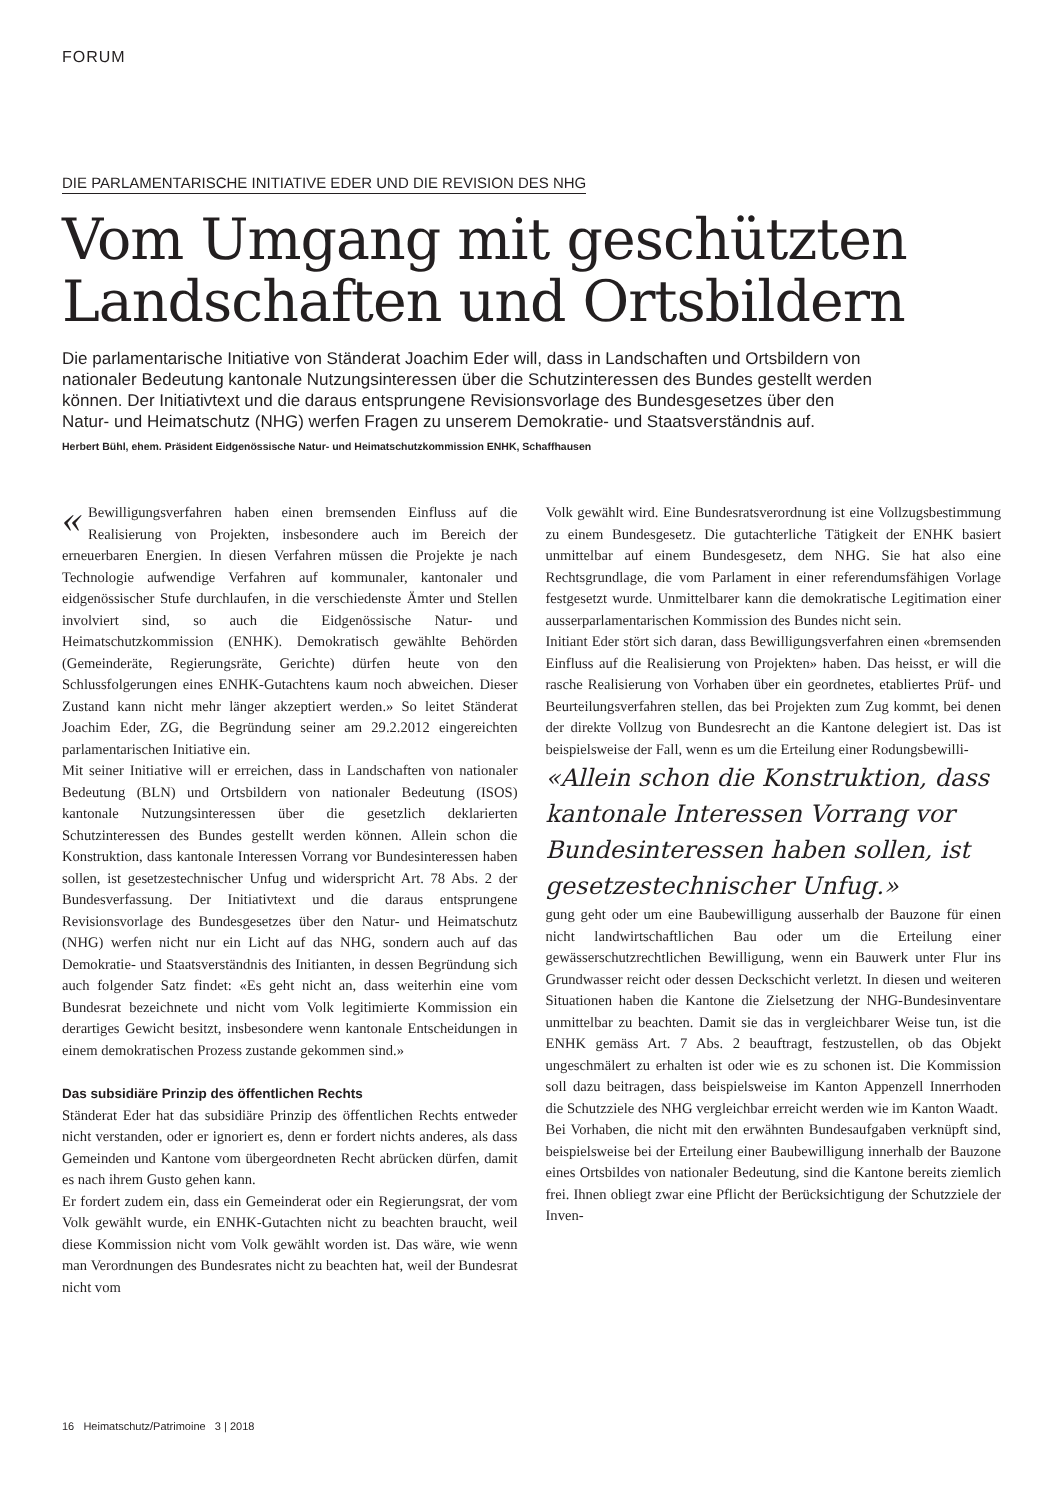FORUM
DIE PARLAMENTARISCHE INITIATIVE EDER UND DIE REVISION DES NHG
Vom Umgang mit geschützten Landschaften und Ortsbildern
Die parlamentarische Initiative von Ständerat Joachim Eder will, dass in Landschaften und Ortsbildern von nationaler Bedeutung kantonale Nutzungsinteressen über die Schutzinteressen des Bundes gestellt werden können. Der Initiativtext und die daraus entsprungene Revisionsvorlage des Bundesgesetzes über den Natur- und Heimatschutz (NHG) werfen Fragen zu unserem Demokratie- und Staatsverständnis auf.
Herbert Bühl, ehem. Präsident Eidgenössische Natur- und Heimatschutzkommission ENHK, Schaffhausen
« Bewilligungsverfahren haben einen bremsenden Einfluss auf die Realisierung von Projekten, insbesondere auch im Bereich der erneuerbaren Energien. In diesen Verfahren müssen die Projekte je nach Technologie aufwendige Verfahren auf kommunaler, kantonaler und eidgenössischer Stufe durchlaufen, in die verschiedenste Ämter und Stellen involviert sind, so auch die Eidgenössische Natur- und Heimatschutzkommission (ENHK). Demokratisch gewählte Behörden (Gemeinderäte, Regierungsräte, Gerichte) dürfen heute von den Schlussfolgerungen eines ENHK-Gutachtens kaum noch abweichen. Dieser Zustand kann nicht mehr länger akzeptiert werden.» So leitet Ständerat Joachim Eder, ZG, die Begründung seiner am 29.2.2012 eingereichten parlamentarischen Initiative ein.
Mit seiner Initiative will er erreichen, dass in Landschaften von nationaler Bedeutung (BLN) und Ortsbildern von nationaler Bedeutung (ISOS) kantonale Nutzungsinteressen über die gesetzlich deklarierten Schutzinteressen des Bundes gestellt werden können. Allein schon die Konstruktion, dass kantonale Interessen Vorrang vor Bundesinteressen haben sollen, ist gesetzestechnischer Unfug und widerspricht Art. 78 Abs. 2 der Bundesverfassung. Der Initiativtext und die daraus entsprungene Revisionsvorlage des Bundesgesetzes über den Natur- und Heimatschutz (NHG) werfen nicht nur ein Licht auf das NHG, sondern auch auf das Demokratie- und Staatsverständnis des Initianten, in dessen Begründung sich auch folgender Satz findet: «Es geht nicht an, dass weiterhin eine vom Bundesrat bezeichnete und nicht vom Volk legitimierte Kommission ein derartiges Gewicht besitzt, insbesondere wenn kantonale Entscheidungen in einem demokratischen Prozess zustande gekommen sind.»
Das subsidiäre Prinzip des öffentlichen Rechts
Ständerat Eder hat das subsidiäre Prinzip des öffentlichen Rechts entweder nicht verstanden, oder er ignoriert es, denn er fordert nichts anderes, als dass Gemeinden und Kantone vom übergeordneten Recht abrücken dürfen, damit es nach ihrem Gusto gehen kann.
Er fordert zudem ein, dass ein Gemeinderat oder ein Regierungsrat, der vom Volk gewählt wurde, ein ENHK-Gutachten nicht zu beachten braucht, weil diese Kommission nicht vom Volk gewählt worden ist. Das wäre, wie wenn man Verordnungen des Bundesrates nicht zu beachten hat, weil der Bundesrat nicht vom
Volk gewählt wird. Eine Bundesratsverordnung ist eine Vollzugsbestimmung zu einem Bundesgesetz. Die gutachterliche Tätigkeit der ENHK basiert unmittelbar auf einem Bundesgesetz, dem NHG. Sie hat also eine Rechtsgrundlage, die vom Parlament in einer referendumsfähigen Vorlage festgesetzt wurde. Unmittelbarer kann die demokratische Legitimation einer ausserparlamentarischen Kommission des Bundes nicht sein.
Initiant Eder stört sich daran, dass Bewilligungsverfahren einen «bremsenden Einfluss auf die Realisierung von Projekten» haben. Das heisst, er will die rasche Realisierung von Vorhaben über ein geordnetes, etabliertes Prüf- und Beurteilungsverfahren stellen, das bei Projekten zum Zug kommt, bei denen der direkte Vollzug von Bundesrecht an die Kantone delegiert ist. Das ist beispielsweise der Fall, wenn es um die Erteilung einer Rodungsbewilli-
«Allein schon die Konstruktion, dass kantonale Interessen Vorrang vor Bundesinteressen haben sollen, ist gesetzestechnischer Unfug.»
gung geht oder um eine Baubewilligung ausserhalb der Bauzone für einen nicht landwirtschaftlichen Bau oder um die Erteilung einer gewässerschutzrechtlichen Bewilligung, wenn ein Bauwerk unter Flur ins Grundwasser reicht oder dessen Deckschicht verletzt. In diesen und weiteren Situationen haben die Kantone die Zielsetzung der NHG-Bundesinventare unmittelbar zu beachten. Damit sie das in vergleichbarer Weise tun, ist die ENHK gemäss Art. 7 Abs. 2 beauftragt, festzustellen, ob das Objekt ungeschmälert zu erhalten ist oder wie es zu schonen ist. Die Kommission soll dazu beitragen, dass beispielsweise im Kanton Appenzell Innerrhoden die Schutzziele des NHG vergleichbar erreicht werden wie im Kanton Waadt.
Bei Vorhaben, die nicht mit den erwähnten Bundesaufgaben verknüpft sind, beispielsweise bei der Erteilung einer Baubewilligung innerhalb der Bauzone eines Ortsbildes von nationaler Bedeutung, sind die Kantone bereits ziemlich frei. Ihnen obliegt zwar eine Pflicht der Berücksichtigung der Schutzziele der Inven-
16 Heimatschutz/Patrimoine 3 | 2018